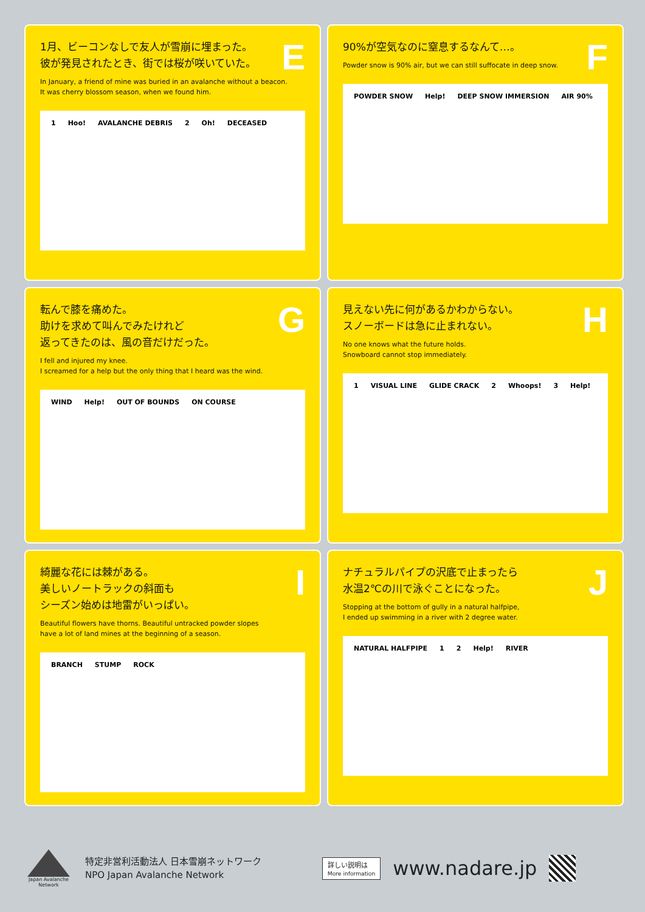E
1月、ビーコンなしで友人が雪崩に埋まった。
彼が発見されたとき、街では桜が咲いていた。
In January, a friend of mine was buried in an avalanche without a beacon.
It was cherry blossom season, when we found him.
1 Hoo! AVALANCHE DEBRIS 2 Oh! DECEASED
F
90%が空気なのに窒息するなんて…。
Powder snow is 90% air, but we can still suffocate in deep snow.
POWDER SNOW Help! DEEP SNOW IMMERSION AIR 90%
G
転んで膝を痛めた。
助けを求めて叫んでみたけれど
返ってきたのは、風の音だけだった。
I fell and injured my knee.
I screamed for a help but the only thing that I heard was the wind.
WIND Help! OUT OF BOUNDS ON COURSE
H
見えない先に何があるかわからない。
スノーボードは急に止まれない。
No one knows what the future holds.
Snowboard cannot stop immediately.
1 VISUAL LINE GLIDE CRACK 2 Whoops! 3 Help!
I
綺麗な花には棘がある。
美しいノートラックの斜面も
シーズン始めは地雷がいっぱい。
Beautiful flowers have thorns. Beautiful untracked powder slopes
have a lot of land mines at the beginning of a season.
BRANCH STUMP ROCK
J
ナチュラルパイプの沢底で止まったら
水温2℃の川で泳ぐことになった。
Stopping at the bottom of gully in a natural halfpipe,
I ended up swimming in a river with 2 degree water.
NATURAL HALFPIPE 1 2 Help! RIVER
Japan Avalanche Network
特定非営利活動法人 日本雪崩ネットワーク
NPO Japan Avalanche Network
詳しい説明は
More information
www.nadare.jp